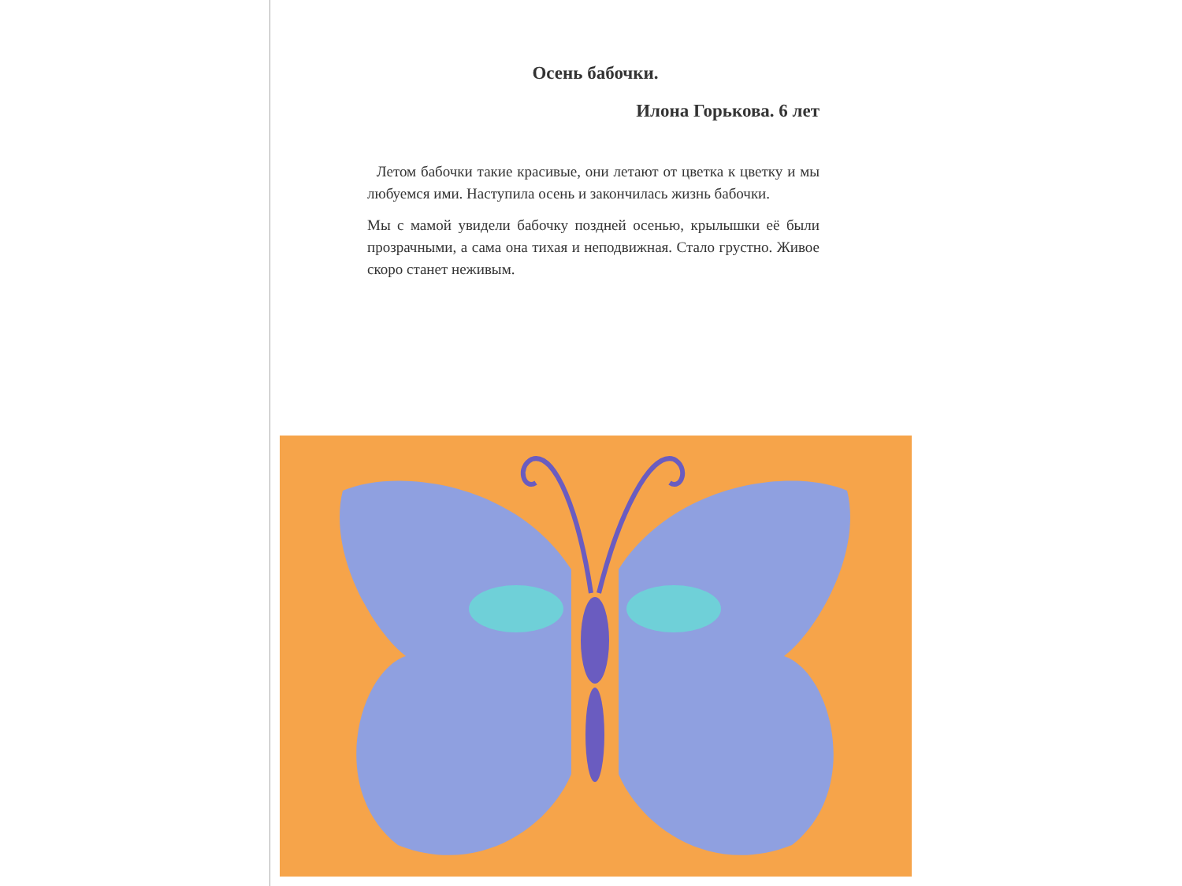Осень бабочки.
Илона Горькова. 6 лет
Летом бабочки такие красивые, они летают от цветка к цветку и мы любуемся ими. Наступила осень и закончилась жизнь бабочки.
Мы с мамой увидели бабочку поздней осенью, крылышки её были прозрачными, а сама она тихая и неподвижная. Стало грустно. Живое скоро станет неживым.